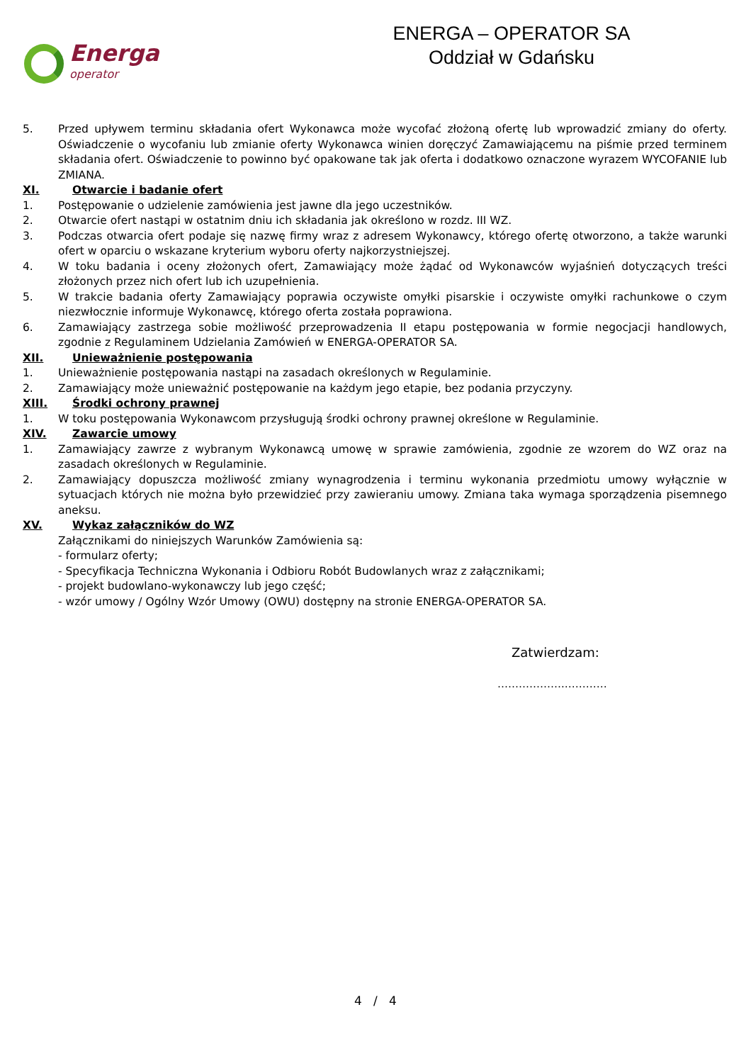Energa
operator
ENERGA – OPERATOR SA
Oddział w Gdańsku
5. Przed upływem terminu składania ofert Wykonawca może wycofać złożoną ofertę lub wprowadzić zmiany do oferty. Oświadczenie o wycofaniu lub zmianie oferty Wykonawca winien doręczyć Zamawiającemu na piśmie przed terminem składania ofert. Oświadczenie to powinno być opakowane tak jak oferta i dodatkowo oznaczone wyrazem WYCOFANIE lub ZMIANA.
XI. Otwarcie i badanie ofert
1. Postępowanie o udzielenie zamówienia jest jawne dla jego uczestników.
2. Otwarcie ofert nastąpi w ostatnim dniu ich składania jak określono w rozdz. III WZ.
3. Podczas otwarcia ofert podaje się nazwę firmy wraz z adresem Wykonawcy, którego ofertę otworzono, a także warunki ofert w oparciu o wskazane kryterium wyboru oferty najkorzystniejszej.
4. W toku badania i oceny złożonych ofert, Zamawiający może żądać od Wykonawców wyjaśnień dotyczących treści złożonych przez nich ofert lub ich uzupełnienia.
5. W trakcie badania oferty Zamawiający poprawia oczywiste omyłki pisarskie i oczywiste omyłki rachunkowe o czym niezwłocznie informuje Wykonawcę, którego oferta została poprawiona.
6. Zamawiający zastrzega sobie możliwość przeprowadzenia II etapu postępowania w formie negocjacji handlowych, zgodnie z Regulaminem Udzielania Zamówień w ENERGA-OPERATOR SA.
XII. Unieważnienie postępowania
1. Unieważnienie postępowania nastąpi na zasadach określonych w Regulaminie.
2. Zamawiający może unieważnić postępowanie na każdym jego etapie, bez podania przyczyny.
XIII. Środki ochrony prawnej
1. W toku postępowania Wykonawcom przysługują środki ochrony prawnej określone w Regulaminie.
XIV. Zawarcie umowy
1. Zamawiający zawrze z wybranym Wykonawcą umowę w sprawie zamówienia, zgodnie ze wzorem do WZ oraz na zasadach określonych w Regulaminie.
2. Zamawiający dopuszcza możliwość zmiany wynagrodzenia i terminu wykonania przedmiotu umowy wyłącznie w sytuacjach których nie można było przewidzieć przy zawieraniu umowy. Zmiana taka wymaga sporządzenia pisemnego aneksu.
XV. Wykaz załączników do WZ
Załącznikami do niniejszych Warunków Zamówienia są:
- formularz oferty;
- Specyfikacja Techniczna Wykonania i Odbioru Robót Budowlanych wraz z załącznikami;
- projekt budowlano-wykonawczy lub jego część;
- wzór umowy / Ogólny Wzór Umowy (OWU) dostępny na stronie ENERGA-OPERATOR SA.
Zatwierdzam:
……………….…………
4 / 4